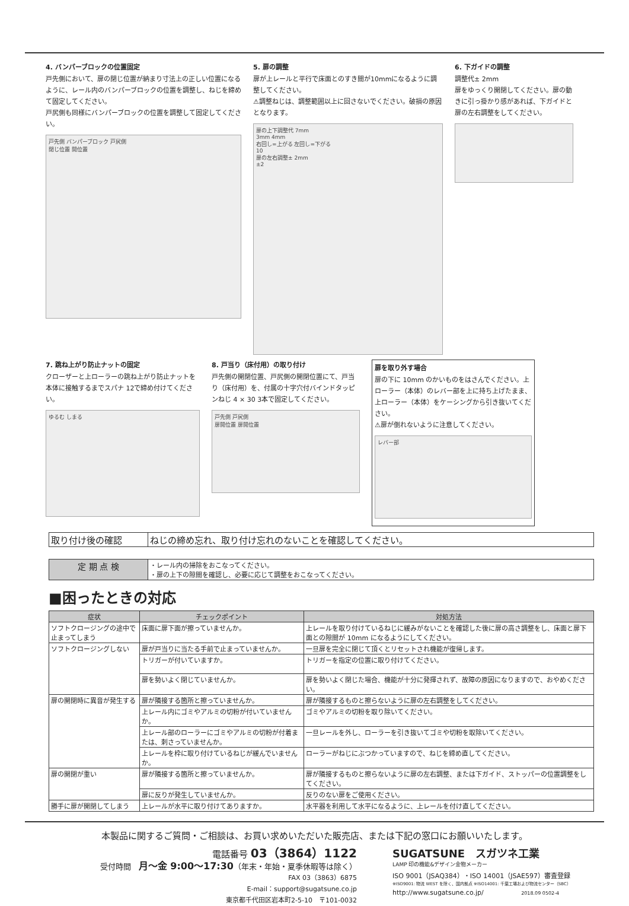4. バンパーブロックの位置固定
戸先側において、扉の閉じ位置が納まり寸法上の正しい位置になるように、レール内のバンパーブロックの位置を調整し、ねじを締めて固定してください。
戸尻側も同様にバンパーブロックの位置を調整して固定してください。
戸先側 バンパーブロック 戸尻側
閉じ位置 開位置
5. 扉の調整
扉が上レールと平行で床面とのすき間が10mmになるように調整してください。
⚠調整ねじは、調整範囲以上に回さないでください。破損の原因となります。
扉の上下調整代 7mm
3mm 4mm
右回し=上がる 左回し=下がる
10
扉の左右調整± 2mm
±2
6. 下ガイドの調整
調整代± 2mm
扉をゆっくり開閉してください。扉の動きに引っ掛かり感があれば、下ガイドと扉の左右調整をしてください。
7. 跳ね上がり防止ナットの固定
クローザーと上ローラーの跳ね上がり防止ナットを本体に接触するまでスパナ 12で締め付けてください。
ゆるむ しまる
8. 戸当り（床付用）の取り付け
戸先側の開閉位置、戸尻側の開閉位置にて、戸当り（床付用）を、付属の十字穴付バインドタッピンねじ 4 × 30 3本で固定してください。
戸先側 戸尻側
扉開位置 扉開位置
扉を取り外す場合
扉の下に 10mm のかいものをはさんでください。上ローラー（本体）のレバー部を上に持ち上げたまま、上ローラー（本体）をケーシングから引き抜いてください。
⚠扉が倒れないように注意してください。
レバー部
| 取り付け後の確認 | ねじの締め忘れ、取り付け忘れのないことを確認してください。 |
| 定 期 点 検 | ・レール内の掃除をおこなってください。 ・扉の上下の隙間を確認し、必要に応じて調整をおこなってください。 |
■困ったときの対応
| 症状 | チェックポイント | 対処方法 |
| --- | --- | --- |
| ソフトクロージングの途中で止まってしまう | 床面に扉下面が擦っていませんか。 | 上レールを取り付けているねじに緩みがないことを確認した後に扉の高さ調整をし、床面と扉下面との隙間が 10mm になるようにしてください。 |
| ソフトクロージングしない | 扉が戸当りに当たる手前で止まっていませんか。 | 一旦扉を完全に閉じて頂くとリセットされ機能が復帰します。 |
| | トリガーが付いていますか。 | トリガーを指定の位置に取り付けてください。 |
| | 扉を勢いよく閉じていませんか。 | 扉を勢いよく閉じた場合、機能が十分に発揮されず、故障の原因になりますので、おやめください。 |
| 扉の開閉時に異音が発生する | 扉が隣接する箇所と擦っていませんか。 | 扉が隣接するものと擦らないように扉の左右調整をしてください。 |
| | 上レール内にゴミやアルミの切粉が付いていませんか。 | ゴミやアルミの切粉を取り除いてください。 |
| | 上レール部のローラーにゴミやアルミの切粉が付着または、刺さっていませんか。 | 一旦レールを外し、ローラーを引き抜いてゴミや切粉を取除いてください。 |
| | 上レールを枠に取り付けているねじが緩んでいませんか。 | ローラーがねじにぶつかっていますので、ねじを締め直してください。 |
| 扉の開閉が重い | 扉が隣接する箇所と擦っていませんか。 | 扉が隣接するものと擦らないように扉の左右調整、または下ガイド、ストッパーの位置調整をしてください。 |
| | 扉に反りが発生していませんか。 | 反りのない扉をご使用ください。 |
| 勝手に扉が開閉してしまう | 上レールが水平に取り付けてありますか。 | 水平器を利用して水平になるように、上レールを付け直してください。 |
本製品に関するご質問・ご相談は、お買い求めいただいた販売店、または下記の窓口にお願いいたします。
電話番号 03（3864）1122
受付時間　月〜金 9:00〜17:30（年末・年始・夏季休暇等は除く）
FAX 03（3863）6875
E-mail：support@sugatsune.co.jp
東京都千代田区岩本町2-5-10　〒101-0032
SUGATSUNE　スガツネ工業
LAMP 印の機能&デザイン金物メーカー
ISO 9001（JSAQ384）・ISO 14001（JSAE597）審査登録
※ISO9001: 物流 WEST を除く、国内拠点 ※ISO14001: 千葉工場および物流センター（SBC）
http://www.sugatsune.co.jp/ 2018.09 0502-4